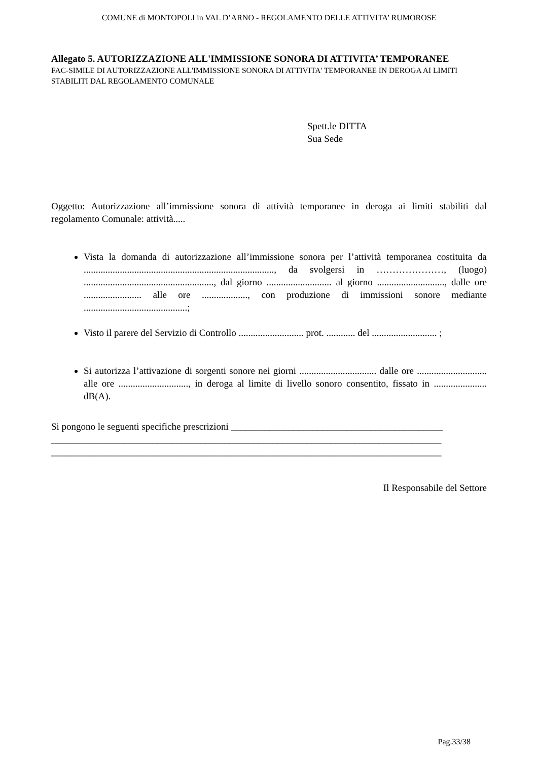COMUNE di MONTOPOLI in VAL D’ARNO - REGOLAMENTO DELLE ATTIVITA’ RUMOROSE
Allegato 5. AUTORIZZAZIONE ALL'IMMISSIONE SONORA DI ATTIVITA’ TEMPORANEE
FAC-SIMILE DI AUTORIZZAZIONE ALL'IMMISSIONE SONORA DI ATTIVITA' TEMPORANEE IN DEROGA AI LIMITI STABILITI DAL REGOLAMENTO COMUNALE
Spett.le DITTA
Sua Sede
Oggetto: Autorizzazione all’immissione sonora di attività temporanee in deroga ai limiti stabiliti dal regolamento Comunale: attività.....
Vista la domanda di autorizzazione all’immissione sonora per l’attività temporanea costituita da ..............................................................................., da svolgersi in …………………, (luogo) ......................................................, dal giorno ........................... al giorno ............................, dalle ore ........................ alle ore ..................., con produzione di immissioni sonore mediante ...........................................;
Visto il parere del Servizio di Controllo ........................... prot. ............ del ........................... ;
Si autorizza l’attivazione di sorgenti sonore nei giorni ................................ dalle ore ............................. alle ore ............................., in deroga al limite di livello sonoro consentito, fissato in ...................... dB(A).
Si pongono le seguenti specifiche prescrizioni ____________________________________________
_________________________________________________________________________________
_________________________________________________________________________________
Il Responsabile del Settore
Pag.33/38